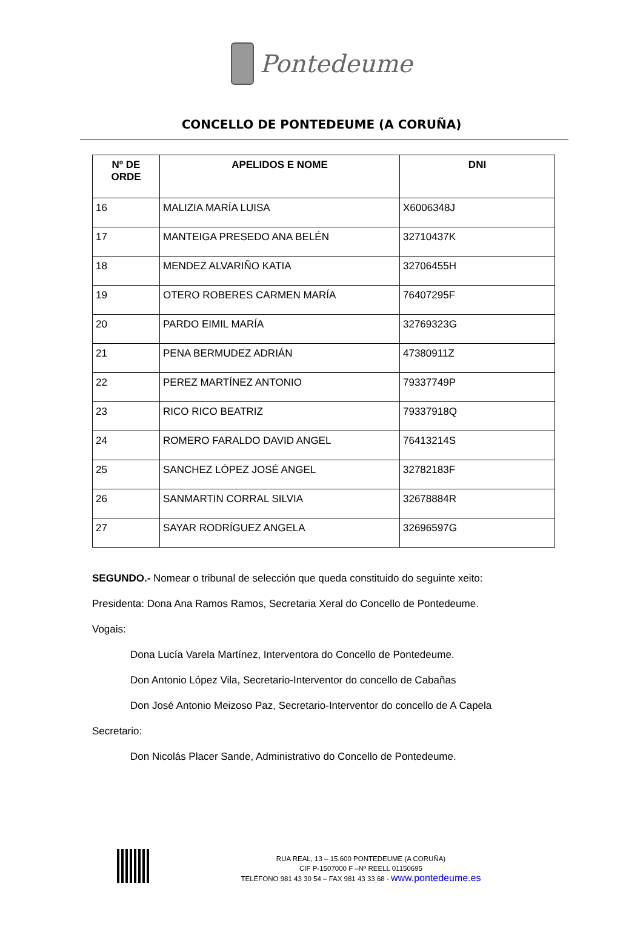Pontedeume
CONCELLO DE PONTEDEUME (A CORUÑA)
| Nº DE ORDE | APELIDOS E NOME | DNI |
| --- | --- | --- |
| 16 | MALIZIA MARÍA LUISA | X6006348J |
| 17 | MANTEIGA PRESEDO ANA BELÉN | 32710437K |
| 18 | MENDEZ ALVARIÑO KATIA | 32706455H |
| 19 | OTERO ROBERES CARMEN MARÍA | 76407295F |
| 20 | PARDO EIMIL MARÍA | 32769323G |
| 21 | PENA BERMUDEZ ADRIÁN | 47380911Z |
| 22 | PEREZ MARTÍNEZ ANTONIO | 79337749P |
| 23 | RICO RICO BEATRIZ | 79337918Q |
| 24 | ROMERO FARALDO DAVID ANGEL | 76413214S |
| 25 | SANCHEZ LÓPEZ JOSÉ ANGEL | 32782183F |
| 26 | SANMARTIN CORRAL SILVIA | 32678884R |
| 27 | SAYAR RODRÍGUEZ ANGELA | 32696597G |
SEGUNDO.- Nomear o tribunal de selección que queda constituido do seguinte xeito:
Presidenta: Dona Ana Ramos Ramos, Secretaria Xeral do Concello de Pontedeume.
Vogais:
Dona Lucía Varela Martínez, Interventora do Concello de Pontedeume.
Don Antonio López Vila, Secretario-Interventor do concello de Cabañas
Don José Antonio Meizoso Paz, Secretario-Interventor do concello de A Capela
Secretario:
Don Nicolás Placer Sande, Administrativo do Concello de Pontedeume.
RUA REAL, 13 – 15.600 PONTEDEUME (A CORUÑA)
CIF P-1507000 F –Nº REELL 01150695
TELÉFONO 981 43 30 54 – FAX 981 43 33 68 - www.pontedeume.es